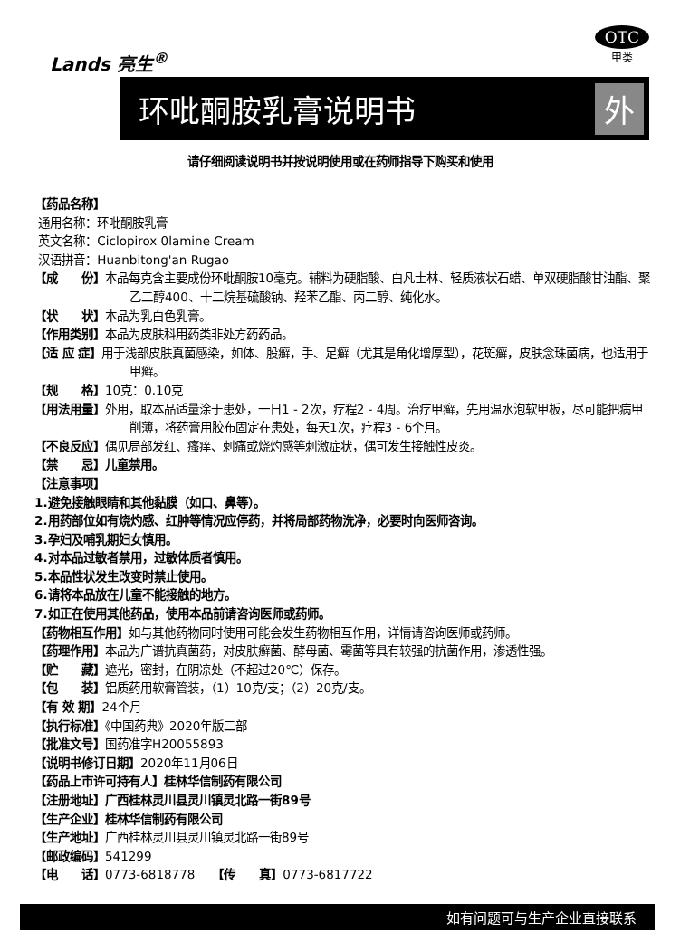Lands 亮生<sup>®</sup>
OTC
甲类
环吡酮胺乳膏说明书 外
请仔细阅读说明书并按说明使用或在药师指导下购买和使用
【药品名称】
通用名称：环吡酮胺乳膏
英文名称：Ciclopirox 0lamine Cream
汉语拼音：Huanbitong'an Rugao
【成　　份】本品每克含主要成份环吡酮胺10毫克。辅料为硬脂酸、白凡士林、轻质液状石蜡、单双硬脂酸甘油酯、聚乙二醇400、十二烷基硫酸钠、羟苯乙酯、丙二醇、纯化水。
【状　　状】本品为乳白色乳膏。
【作用类别】本品为皮肤科用药类非处方药药品。
【适 应 症】用于浅部皮肤真菌感染，如体、股癣，手、足癣（尤其是角化增厚型），花斑癣，皮肤念珠菌病，也适用于甲癣。
【规　　格】10克：0.10克
【用法用量】外用，取本品适量涂于患处，一日1 - 2次，疗程2 - 4周。治疗甲癣，先用温水泡软甲板，尽可能把病甲削薄，将药膏用胶布固定在患处，每天1次，疗程3 - 6个月。
【不良反应】偶见局部发红、瘙痒、刺痛或烧灼感等刺激症状，偶可发生接触性皮炎。
【禁　　忌】儿童禁用。
【注意事项】
1.避免接触眼睛和其他黏膜（如口、鼻等）。
2.用药部位如有烧灼感、红肿等情况应停药，并将局部药物洗净，必要时向医师咨询。
3.孕妇及哺乳期妇女慎用。
4.对本品过敏者禁用，过敏体质者慎用。
5.本品性状发生改变时禁止使用。
6.请将本品放在儿童不能接触的地方。
7.如正在使用其他药品，使用本品前请咨询医师或药师。
【药物相互作用】如与其他药物同时使用可能会发生药物相互作用，详情请咨询医师或药师。
【药理作用】本品为广谱抗真菌药，对皮肤癣菌、酵母菌、霉菌等具有较强的抗菌作用，渗透性强。
【贮　　藏】遮光，密封，在阴凉处（不超过20℃）保存。
【包　　装】铝质药用软膏管装，（1）10克/支；（2）20克/支。
【有 效 期】24个月
【执行标准】《中国药典》2020年版二部
【批准文号】国药准字H20055893
【说明书修订日期】2020年11月06日
【药品上市许可持有人】桂林华信制药有限公司
【注册地址】广西桂林灵川县灵川镇灵北路一街89号
【生产企业】桂林华信制药有限公司
【生产地址】广西桂林灵川县灵川镇灵北路一街89号
【邮政编码】541299
【电　　话】0773-6818778　　【传　　真】0773-6817722
如有问题可与生产企业直接联系